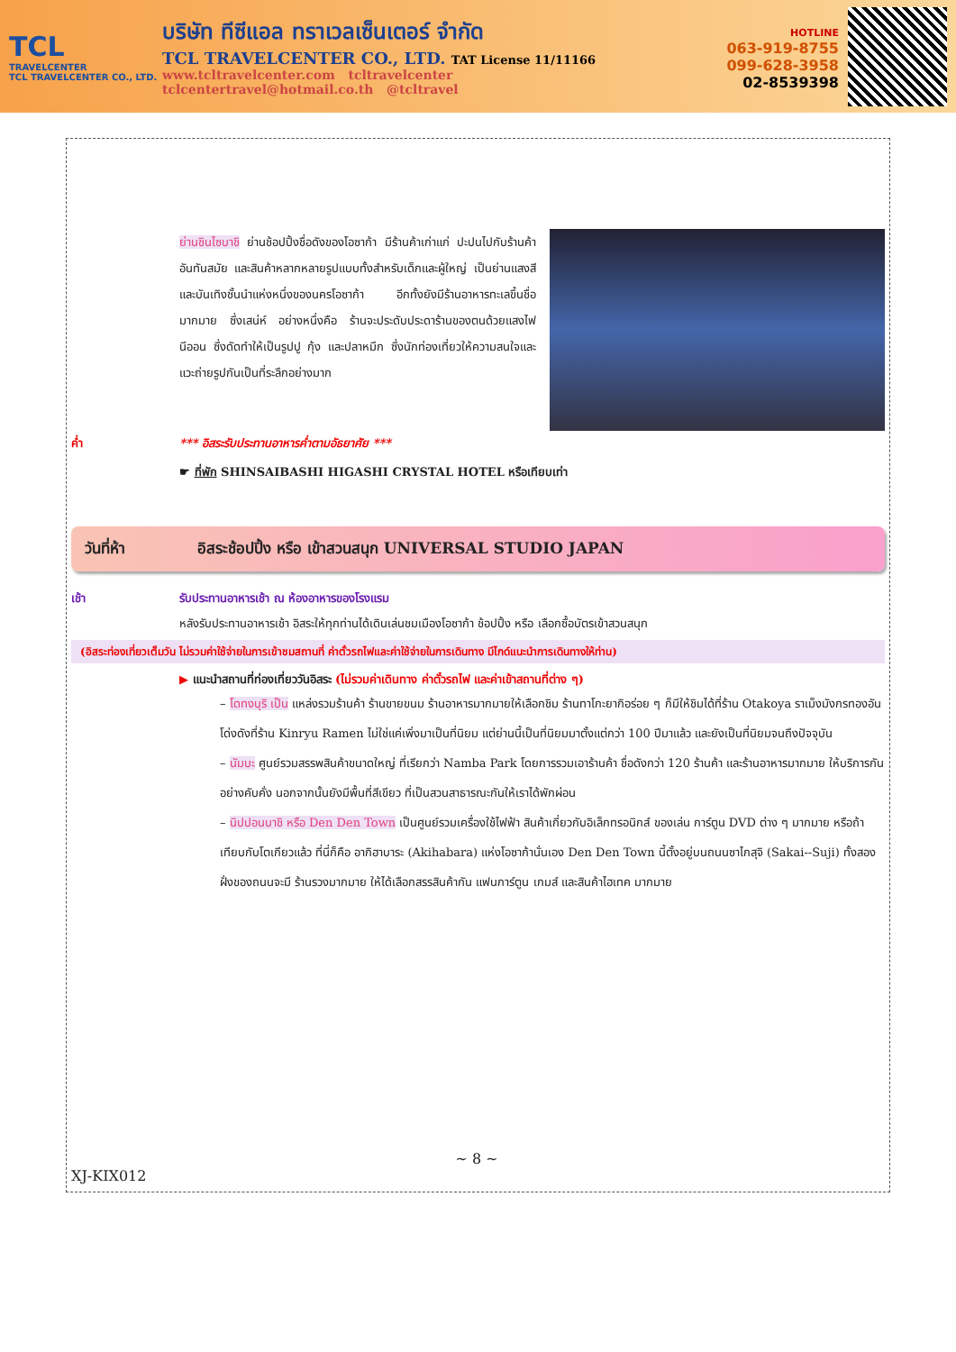TCL
TRAVELCENTER
TCL TRAVELCENTER CO., LTD.
บริษัท ทีซีแอล ทราเวลเซ็นเตอร์ จำกัด
TCL TRAVELCENTER CO., LTD. TAT License 11/11166
www.tcltravelcenter.com tcltravelcenter
tclcentertravel@hotmail.co.th @tcltravel
HOTLINE
063-919-8755
099-628-3958
02-8539398
ย่านชินไซบาชิ ย่านช้อปปิ้งชื่อดังของโอซาก้า มีร้านค้าเก่าแก่ ปะปนไปกับร้านค้าอันทันสมัย และสินค้าหลากหลายรูปแบบทั้งสำหรับเด็กและผู้ใหญ่ เป็นย่านแสงสีและบันเทิงชั้นนำแห่งหนึ่งของนครโอซาก้า อีกทั้งยังมีร้านอาหารทะเลขึ้นชื่อมากมาย ซึ่งเสน่ห์ อย่างหนึ่งคือ ร้านจะประดับประดาร้านของตนด้วยแสงไฟนีออน ซึ่งดัดทำให้เป็นรูปปู กุ้ง และปลาหมึก ซึ่งนักท่องเที่ยวให้ความสนใจและแวะถ่ายรูปกันเป็นที่ระลึกอย่างมาก
ค่ำ *** อิสระรับประทานอาหารค่ำตามอัธยาศัย ***
☛ ที่พัก SHINSAIBASHI HIGASHI CRYSTAL HOTEL หรือเทียบเท่า
วันที่ห้า อิสระช้อปปิ้ง หรือ เข้าสวนสนุก UNIVERSAL STUDIO JAPAN
เช้า รับประทานอาหารเช้า ณ ห้องอาหารของโรงแรม
หลังรับประทานอาหารเช้า อิสระให้ทุกท่านได้เดินเล่นชมเมืองโอซาก้า ช้อปปิ้ง หรือ เลือกซื้อบัตรเข้าสวนสนุก
(อิสระท่องเที่ยวเต็มวัน ไม่รวมค่าใช้จ่ายในการเข้าชมสถานที่ ค่าตั๋วรถไฟและค่าใช้จ่ายในการเดินทาง มีไกด์แนะนำการเดินทางให้ท่าน)
▶ แนะนำสถานที่ท่องเที่ยววันอิสระ (ไม่รวมค่าเดินทาง ค่าตั๋วรถไฟ และค่าเข้าสถานที่ต่าง ๆ)
– โดทงบุริ เป็น แหล่งรวมร้านค้า ร้านขายขนม ร้านอาหารมากมายให้เลือกชิม ร้านทาโกะยากิอร่อย ๆ ก็มีให้ชิมได้ที่ร้าน Otakoya ราเม็งมังกรทองอันโด่งดังที่ร้าน Kinryu Ramen ไม่ใช่แค่เพิ่งมาเป็นที่นิยม แต่ย่านนี้เป็นที่นิยมมาตั้งแต่กว่า 100 ปีมาแล้ว และยังเป็นที่นิยมจนถึงปัจจุบัน
– นัมบะ ศูนย์รวมสรรพสินค้าขนาดใหญ่ ที่เรียกว่า Namba Park โดยการรวมเอาร้านค้า ชื่อดังกว่า 120 ร้านค้า และร้านอาหารมากมาย ให้บริการกันอย่างคับคั่ง นอกจากนั้นยังมีพื้นที่สีเขียว ที่เป็นสวนสาธารณะกันให้เราได้พักผ่อน
– นิปปอนบาชิ หรือ Den Den Town เป็นศูนย์รวมเครื่องใช้ไฟฟ้า สินค้าเกี่ยวกับอิเล็กทรอนิกส์ ของเล่น การ์ตูน DVD ต่าง ๆ มากมาย หรือถ้าเทียบกับโตเกียวแล้ว ที่นี่ก็คือ อากิฮาบาระ (Akihabara) แห่งโอซาก้านั่นเอง Den Den Town นี้ตั้งอยู่บนถนนซาไกสุจิ (Sakai--Suji) ทั้งสองฝั่งของถนนจะมี ร้านรวงมากมาย ให้ได้เลือกสรรสินค้ากัน แฟนการ์ตูน เกมส์ และสินค้าไฮเทค มากมาย
~ 8 ~
XJ-KIX012